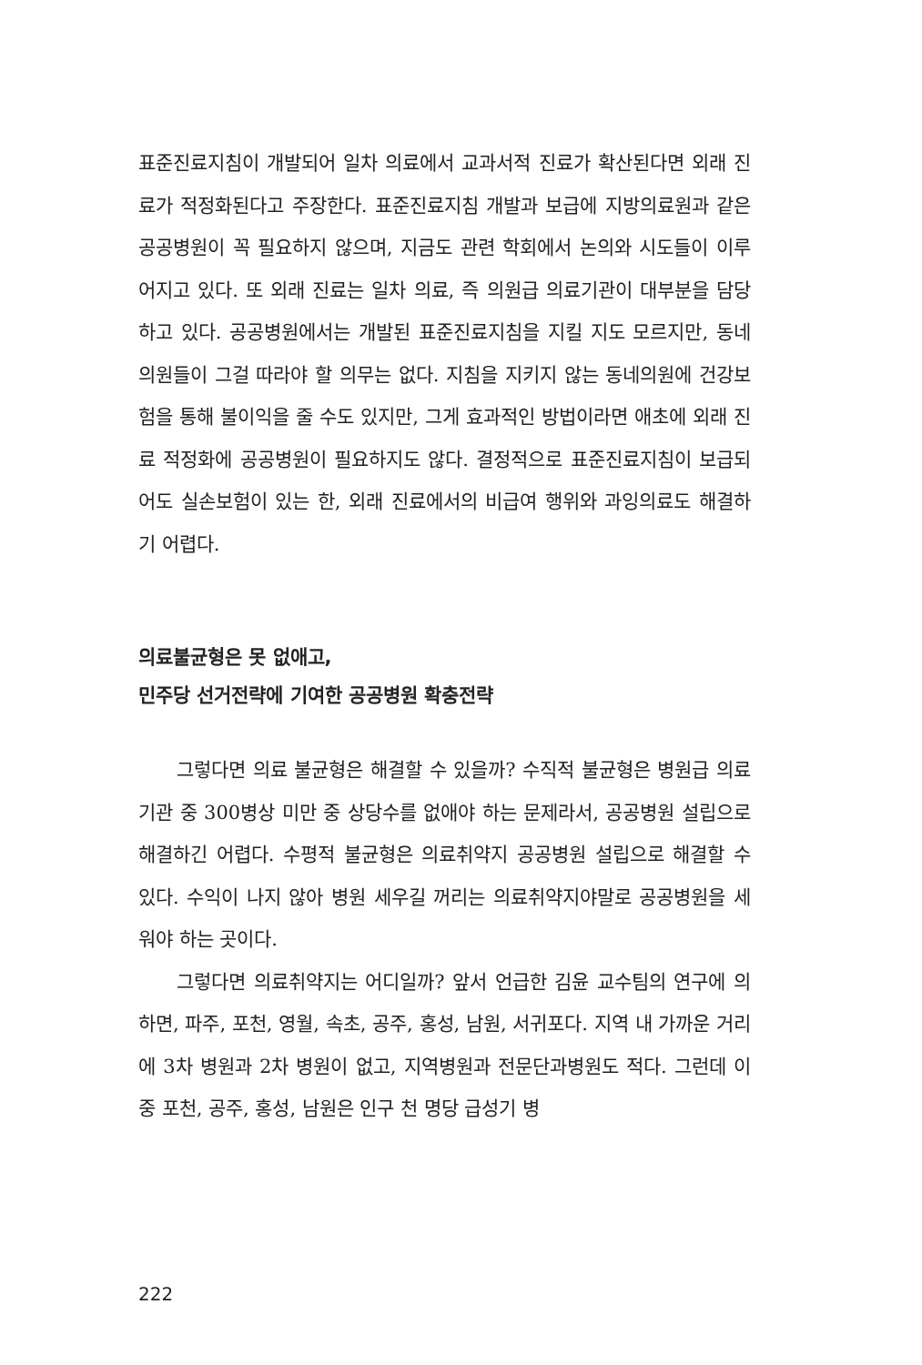표준진료지침이 개발되어 일차 의료에서 교과서적 진료가 확산된다면 외래 진료가 적정화된다고 주장한다. 표준진료지침 개발과 보급에 지방의료원과 같은 공공병원이 꼭 필요하지 않으며, 지금도 관련 학회에서 논의와 시도들이 이루어지고 있다. 또 외래 진료는 일차 의료, 즉 의원급 의료기관이 대부분을 담당하고 있다. 공공병원에서는 개발된 표준진료지침을 지킬 지도 모르지만, 동네의원들이 그걸 따라야 할 의무는 없다. 지침을 지키지 않는 동네의원에 건강보험을 통해 불이익을 줄 수도 있지만, 그게 효과적인 방법이라면 애초에 외래 진료 적정화에 공공병원이 필요하지도 않다. 결정적으로 표준진료지침이 보급되어도 실손보험이 있는 한, 외래 진료에서의 비급여 행위와 과잉의료도 해결하기 어렵다.
의료불균형은 못 없애고,
민주당 선거전략에 기여한 공공병원 확충전략
그렇다면 의료 불균형은 해결할 수 있을까? 수직적 불균형은 병원급 의료기관 중 300병상 미만 중 상당수를 없애야 하는 문제라서, 공공병원 설립으로 해결하긴 어렵다. 수평적 불균형은 의료취약지 공공병원 설립으로 해결할 수 있다. 수익이 나지 않아 병원 세우길 꺼리는 의료취약지야말로 공공병원을 세워야 하는 곳이다.
그렇다면 의료취약지는 어디일까? 앞서 언급한 김윤 교수팀의 연구에 의하면, 파주, 포천, 영월, 속초, 공주, 홍성, 남원, 서귀포다. 지역 내 가까운 거리에 3차 병원과 2차 병원이 없고, 지역병원과 전문단과병원도 적다. 그런데 이 중 포천, 공주, 홍성, 남원은 인구 천 명당 급성기 병
222